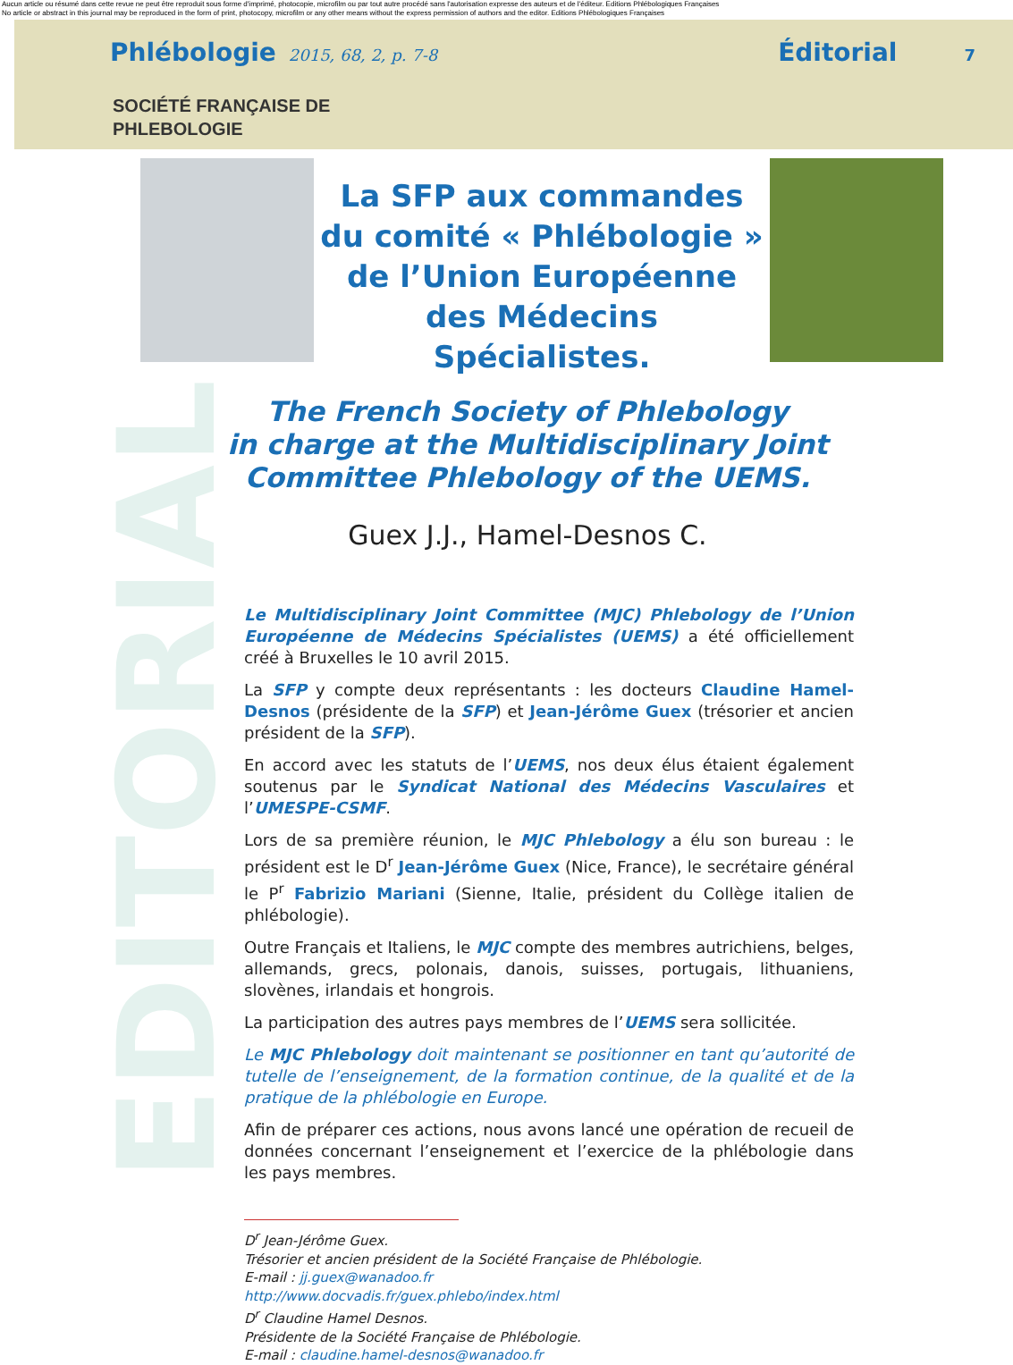Aucun article ou résumé dans cette revue ne peut être reproduit sous forme d'imprimé, photocopie, microfilm ou par tout autre procédé sans l'autorisation expresse des auteurs et de l'éditeur. Editions Phlébologiques Françaises
No article or abstract in this journal may be reproduced in the form of print, photocopy, microfilm or any other means without the express permission of authors and the editor. Editions Phlébologiques Françaises
Phlébologie 2015, 68, 2, p. 7-8 Éditorial 7
SOCIÉTÉ FRANÇAISE DE
PHLEBOLOGIE
EDITORIAL
La SFP aux commandes
du comité « Phlébologie »
de l’Union Européenne
des Médecins Spécialistes.
The French Society of Phlebology
in charge at the Multidisciplinary Joint
Committee Phlebology of the UEMS.
Guex J.J., Hamel-Desnos C.
Le Multidisciplinary Joint Committee (MJC) Phlebology de l’Union Européenne de Médecins Spécialistes (UEMS) a été officiellement créé à Bruxelles le 10 avril 2015.
La SFP y compte deux représentants : les docteurs Claudine Hamel-Desnos (présidente de la SFP) et Jean-Jérôme Guex (trésorier et ancien président de la SFP).
En accord avec les statuts de l’UEMS, nos deux élus étaient également soutenus par le Syndicat National des Médecins Vasculaires et l’UMESPE-CSMF.
Lors de sa première réunion, le MJC Phlebology a élu son bureau : le président est le D<sup>r</sup> Jean-Jérôme Guex (Nice, France), le secrétaire général le P<sup>r</sup> Fabrizio Mariani (Sienne, Italie, président du Collège italien de phlébologie).
Outre Français et Italiens, le MJC compte des membres autrichiens, belges, allemands, grecs, polonais, danois, suisses, portugais, lithuaniens, slovènes, irlandais et hongrois.
La participation des autres pays membres de l’UEMS sera sollicitée.
Le MJC Phlebology doit maintenant se positionner en tant qu’autorité de tutelle de l’enseignement, de la formation continue, de la qualité et de la pratique de la phlébologie en Europe.
Afin de préparer ces actions, nous avons lancé une opération de recueil de données concernant l’enseignement et l’exercice de la phlébologie dans les pays membres.
D<sup>r</sup> Jean-Jérôme Guex.
Trésorier et ancien président de la Société Française de Phlébologie.
E-mail : jj.guex@wanadoo.fr
http://www.docvadis.fr/guex.phlebo/index.html
D<sup>r</sup> Claudine Hamel Desnos.
Présidente de la Société Française de Phlébologie.
E-mail : claudine.hamel-desnos@wanadoo.fr